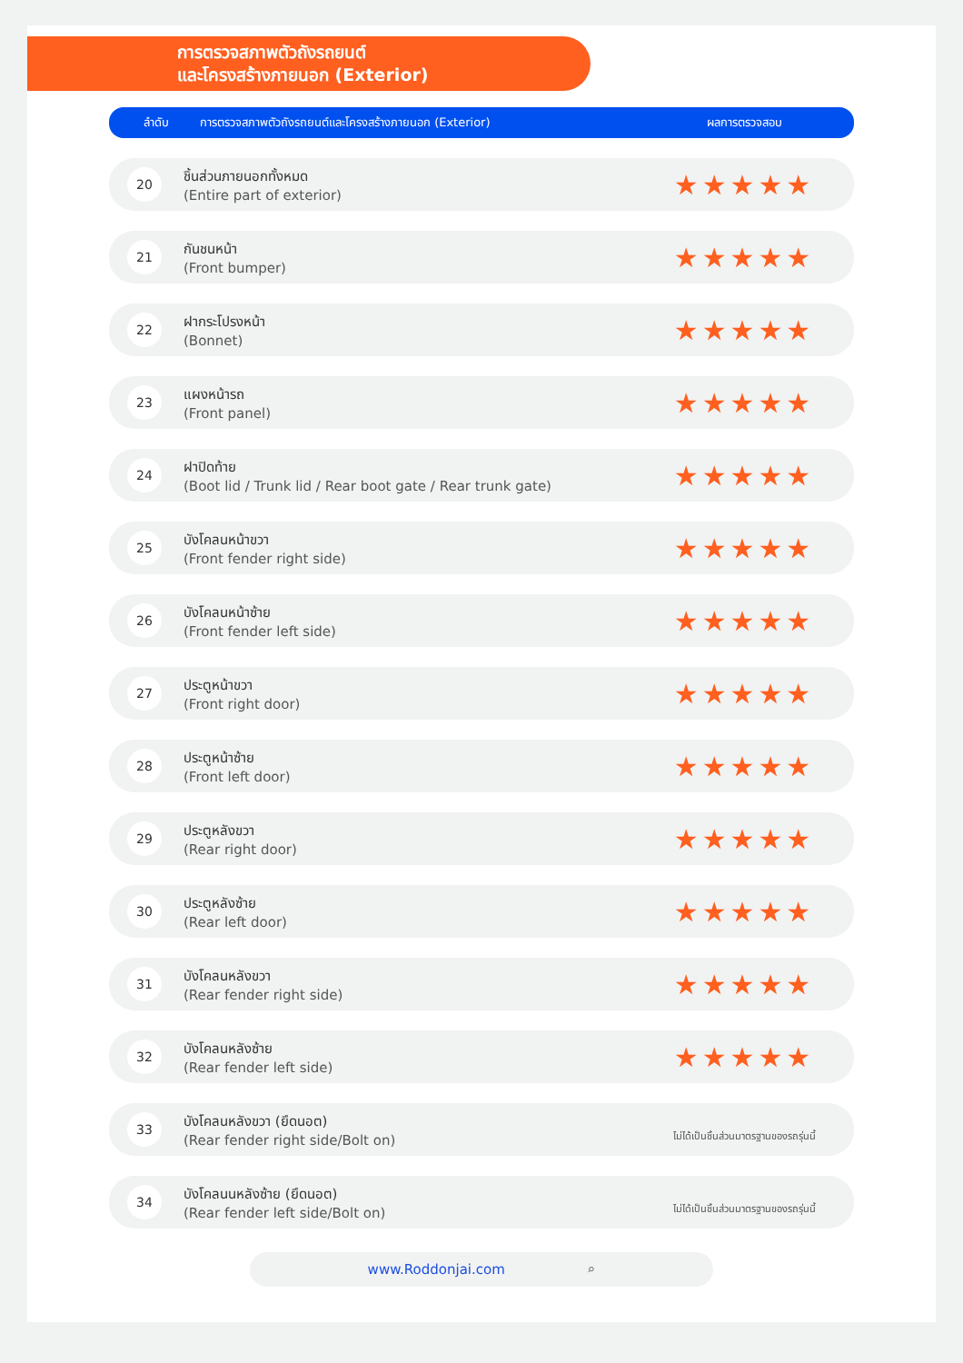การตรวจสภาพตัวถังรถยนต์
และโครงสร้างภายนอก (Exterior)
| ลำดับ | การตรวจสภาพตัวถังรถยนต์และโครงสร้างภายนอก (Exterior) | ผลการตรวจสอบ |
| --- | --- | --- |
| 20 | ชิ้นส่วนภายนอกทั้งหมด (Entire part of exterior) | ★★★★★ |
| 21 | กันชนหน้า (Front bumper) | ★★★★★ |
| 22 | ฝากระโปรงหน้า (Bonnet) | ★★★★★ |
| 23 | แผงหน้ารถ (Front panel) | ★★★★★ |
| 24 | ฝาปิดท้าย (Boot lid / Trunk lid / Rear boot gate / Rear trunk gate) | ★★★★★ |
| 25 | บังโคลนหน้าขวา (Front fender right side) | ★★★★★ |
| 26 | บังโคลนหน้าซ้าย (Front fender left side) | ★★★★★ |
| 27 | ประตูหน้าขวา (Front right door) | ★★★★★ |
| 28 | ประตูหน้าซ้าย (Front left door) | ★★★★★ |
| 29 | ประตูหลังขวา (Rear right door) | ★★★★★ |
| 30 | ประตูหลังซ้าย (Rear left door) | ★★★★★ |
| 31 | บังโคลนหลังขวา (Rear fender right side) | ★★★★★ |
| 32 | บังโคลนหลังซ้าย (Rear fender left side) | ★★★★★ |
| 33 | บังโคลนหลังขวา (ยึดนอต) (Rear fender right side/Bolt on) | ไม่ได้เป็นชิ้นส่วนมาตรฐานของรถรุ่นนี้ |
| 34 | บังโคลนนหลังซ้าย (ยึดนอต) (Rear fender left side/Bolt on) | ไม่ได้เป็นชิ้นส่วนมาตรฐานของรถรุ่นนี้ |
www.Roddonjai.com ⌕